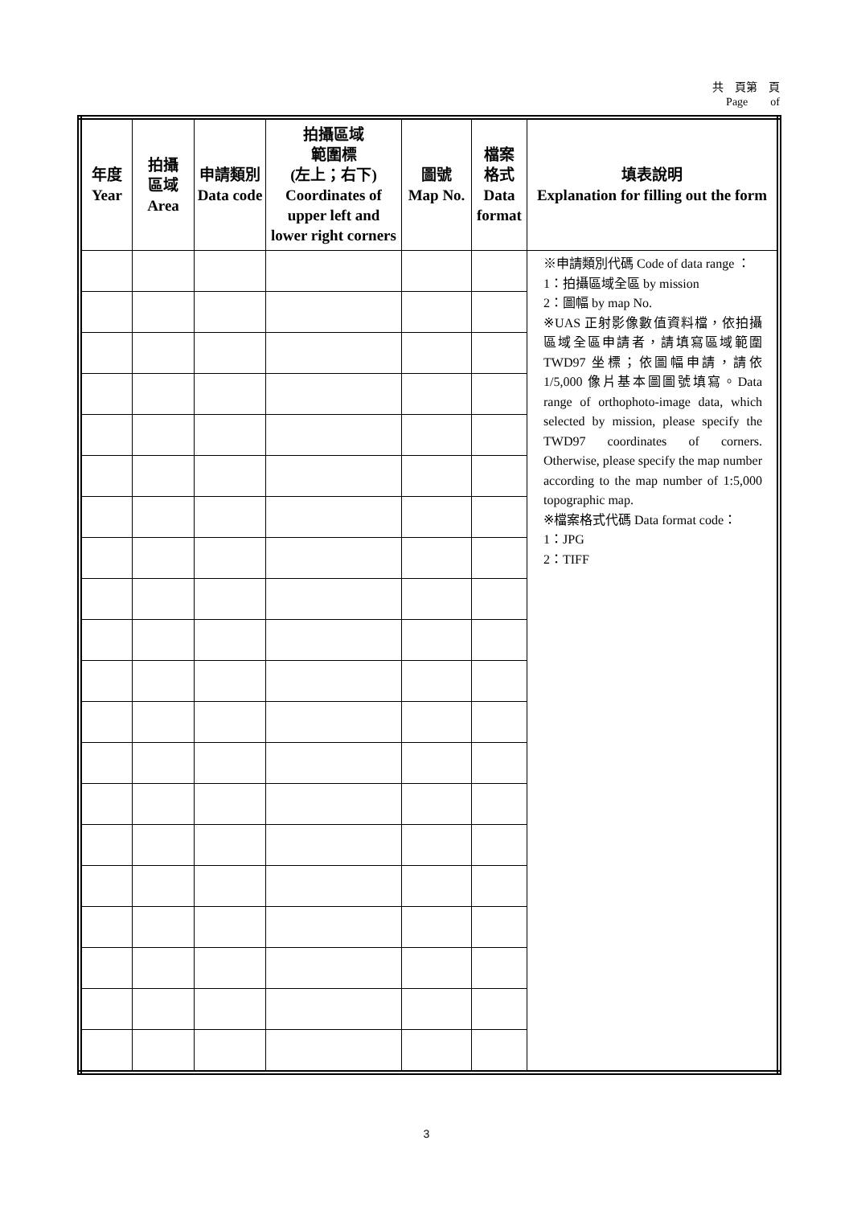共　頁第　頁
Page　　of　　
| 年度 Year | 拍攝 區域 Area | 申請類別 Data code | 拍攝區域 範圍標 (左上；右下) Coordinates of upper left and lower right corners | 圖號 Map No. | 檔案 格式 Data format | 填表說明 Explanation for filling out the form |
| --- | --- | --- | --- | --- | --- | --- |
| | | | | | | ※申請類別代碼 Code of data range ： 1：拍攝區域全區 by mission 2：圖幅 by map No. ※UAS 正射影像數值資料檔，依拍攝區域全區申請者，請填寫區域範圍 TWD97 坐標；依圖幅申請，請依 1/5,000 像片基本圖圖號填寫。Data range of orthophoto-image data, which selected by mission, please specify the TWD97 coordinates of corners. Otherwise, please specify the map number according to the map number of 1:5,000 topographic map. ※檔案格式代碼 Data format code： 1：JPG 2：TIFF |
3